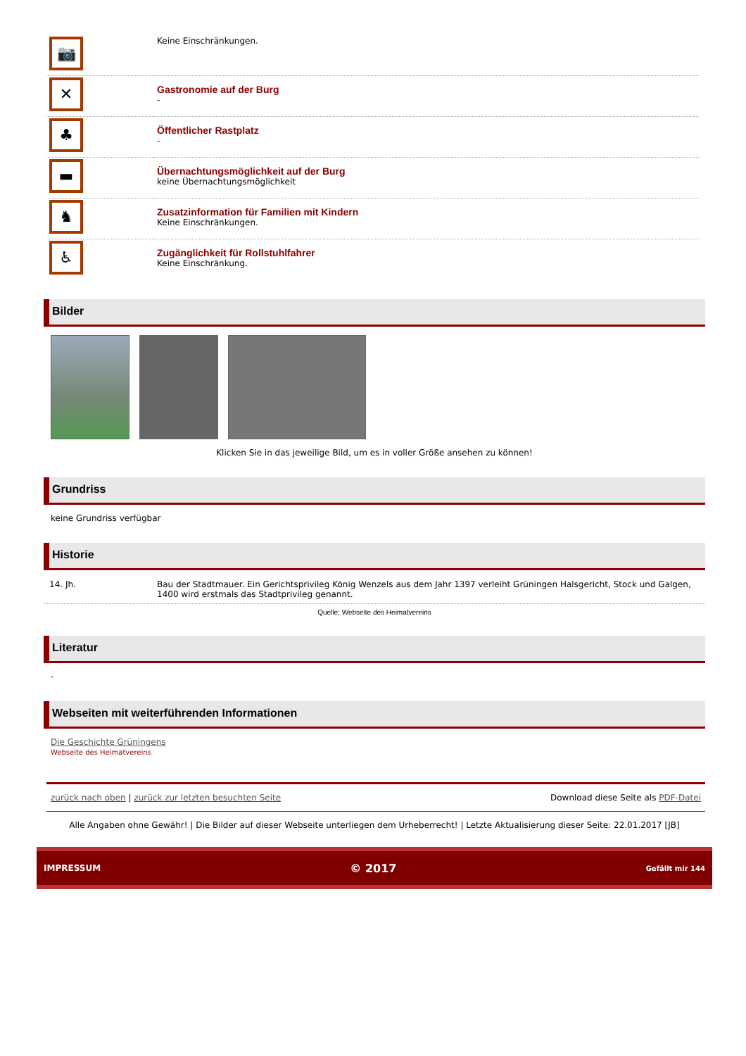| 📷 | Keine Einschränkungen. |
| ✕ | Gastronomie auf der Burg - |
| ♣ | Öffentlicher Rastplatz - |
| ▬ | Übernachtungsmöglichkeit auf der Burg keine Übernachtungsmöglichkeit |
| ♞ | Zusatzinformation für Familien mit Kindern Keine Einschränkungen. |
| ♿ | Zugänglichkeit für Rollstuhlfahrer Keine Einschränkung. |
Bilder
Klicken Sie in das jeweilige Bild, um es in voller Größe ansehen zu können!
Grundriss
keine Grundriss verfügbar
Historie
| 14. Jh. | Bau der Stadtmauer. Ein Gerichtsprivileg König Wenzels aus dem Jahr 1397 verleiht Grüningen Halsgericht, Stock und Galgen, 1400 wird erstmals das Stadtprivileg genannt. |
Quelle: Webseite des Heimatvereins
Literatur
-
Webseiten mit weiterführenden Informationen
Die Geschichte Grüningens
Webseite des Heimatvereins
zurück nach oben | zurück zur letzten besuchten Seite Download diese Seite als PDF-Datei
Alle Angaben ohne Gewähr! | Die Bilder auf dieser Webseite unterliegen dem Urheberrecht! | Letzte Aktualisierung dieser Seite: 22.01.2017 [JB]
IMPRESSUM © 2017 Gefällt mir 144